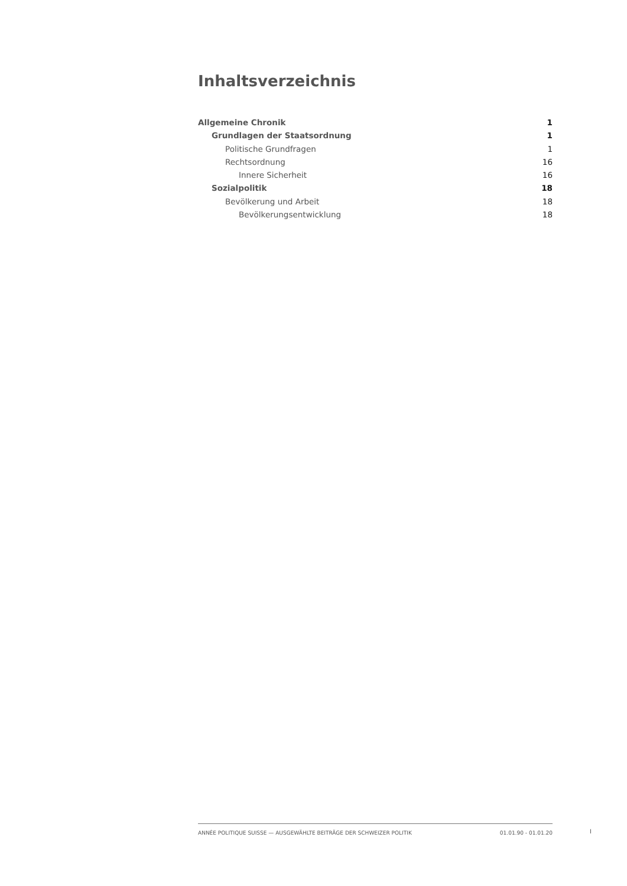Inhaltsverzeichnis
Allgemeine Chronik 1
Grundlagen der Staatsordnung 1
Politische Grundfragen 1
Rechtsordnung 16
Innere Sicherheit 16
Sozialpolitik 18
Bevölkerung und Arbeit 18
Bevölkerungsentwicklung 18
ANNÉE POLITIQUE SUISSE — AUSGEWÄHLTE BEITRÄGE DER SCHWEIZER POLITIK 01.01.90 - 01.01.20
I